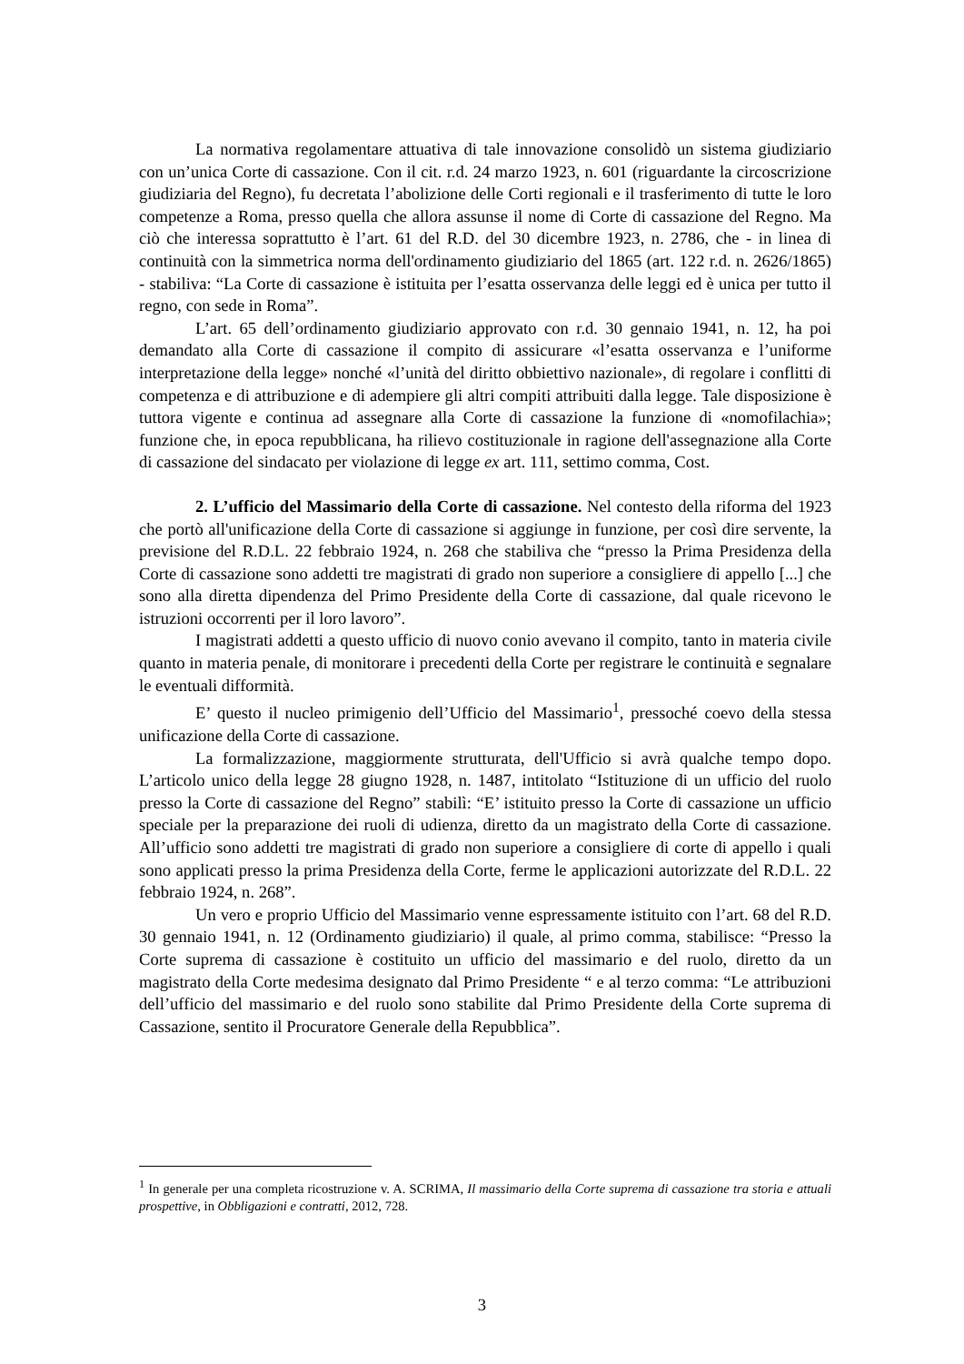La normativa regolamentare attuativa di tale innovazione consolidò un sistema giudiziario con un’unica Corte di cassazione. Con il cit. r.d. 24 marzo 1923, n. 601 (riguardante la circoscrizione giudiziaria del Regno), fu decretata l’abolizione delle Corti regionali e il trasferimento di tutte le loro competenze a Roma, presso quella che allora assunse il nome di Corte di cassazione del Regno. Ma ciò che interessa soprattutto è l’art. 61 del R.D. del 30 dicembre 1923, n. 2786, che - in linea di continuità con la simmetrica norma dell'ordinamento giudiziario del 1865 (art. 122 r.d. n. 2626/1865) - stabiliva: “La Corte di cassazione è istituita per l’esatta osservanza delle leggi ed è unica per tutto il regno, con sede in Roma”.
L’art. 65 dell’ordinamento giudiziario approvato con r.d. 30 gennaio 1941, n. 12, ha poi demandato alla Corte di cassazione il compito di assicurare «l’esatta osservanza e l’uniforme interpretazione della legge» nonché «l’unità del diritto obbiettivo nazionale», di regolare i conflitti di competenza e di attribuzione e di adempiere gli altri compiti attribuiti dalla legge. Tale disposizione è tuttora vigente e continua ad assegnare alla Corte di cassazione la funzione di «nomofilachia»; funzione che, in epoca repubblicana, ha rilievo costituzionale in ragione dell'assegnazione alla Corte di cassazione del sindacato per violazione di legge ex art. 111, settimo comma, Cost.
2. L’ufficio del Massimario della Corte di cassazione. Nel contesto della riforma del 1923 che portò all'unificazione della Corte di cassazione si aggiunge in funzione, per così dire servente, la previsione del R.D.L. 22 febbraio 1924, n. 268 che stabiliva che “presso la Prima Presidenza della Corte di cassazione sono addetti tre magistrati di grado non superiore a consigliere di appello [...] che sono alla diretta dipendenza del Primo Presidente della Corte di cassazione, dal quale ricevono le istruzioni occorrenti per il loro lavoro”.
I magistrati addetti a questo ufficio di nuovo conio avevano il compito, tanto in materia civile quanto in materia penale, di monitorare i precedenti della Corte per registrare le continuità e segnalare le eventuali difformità.
E’ questo il nucleo primigenio dell’Ufficio del Massimario<sup>1</sup>, pressoché coevo della stessa unificazione della Corte di cassazione.
La formalizzazione, maggiormente strutturata, dell'Ufficio si avrà qualche tempo dopo. L’articolo unico della legge 28 giugno 1928, n. 1487, intitolato “Istituzione di un ufficio del ruolo presso la Corte di cassazione del Regno” stabilì: “E’ istituito presso la Corte di cassazione un ufficio speciale per la preparazione dei ruoli di udienza, diretto da un magistrato della Corte di cassazione. All’ufficio sono addetti tre magistrati di grado non superiore a consigliere di corte di appello i quali sono applicati presso la prima Presidenza della Corte, ferme le applicazioni autorizzate del R.D.L. 22 febbraio 1924, n. 268”.
Un vero e proprio Ufficio del Massimario venne espressamente istituito con l’art. 68 del R.D. 30 gennaio 1941, n. 12 (Ordinamento giudiziario) il quale, al primo comma, stabilisce: “Presso la Corte suprema di cassazione è costituito un ufficio del massimario e del ruolo, diretto da un magistrato della Corte medesima designato dal Primo Presidente “ e al terzo comma: “Le attribuzioni dell’ufficio del massimario e del ruolo sono stabilite dal Primo Presidente della Corte suprema di Cassazione, sentito il Procuratore Generale della Repubblica”.
<sup>1</sup> In generale per una completa ricostruzione v. A. SCRIMA, Il massimario della Corte suprema di cassazione tra storia e attuali prospettive, in Obbligazioni e contratti, 2012, 728.
3